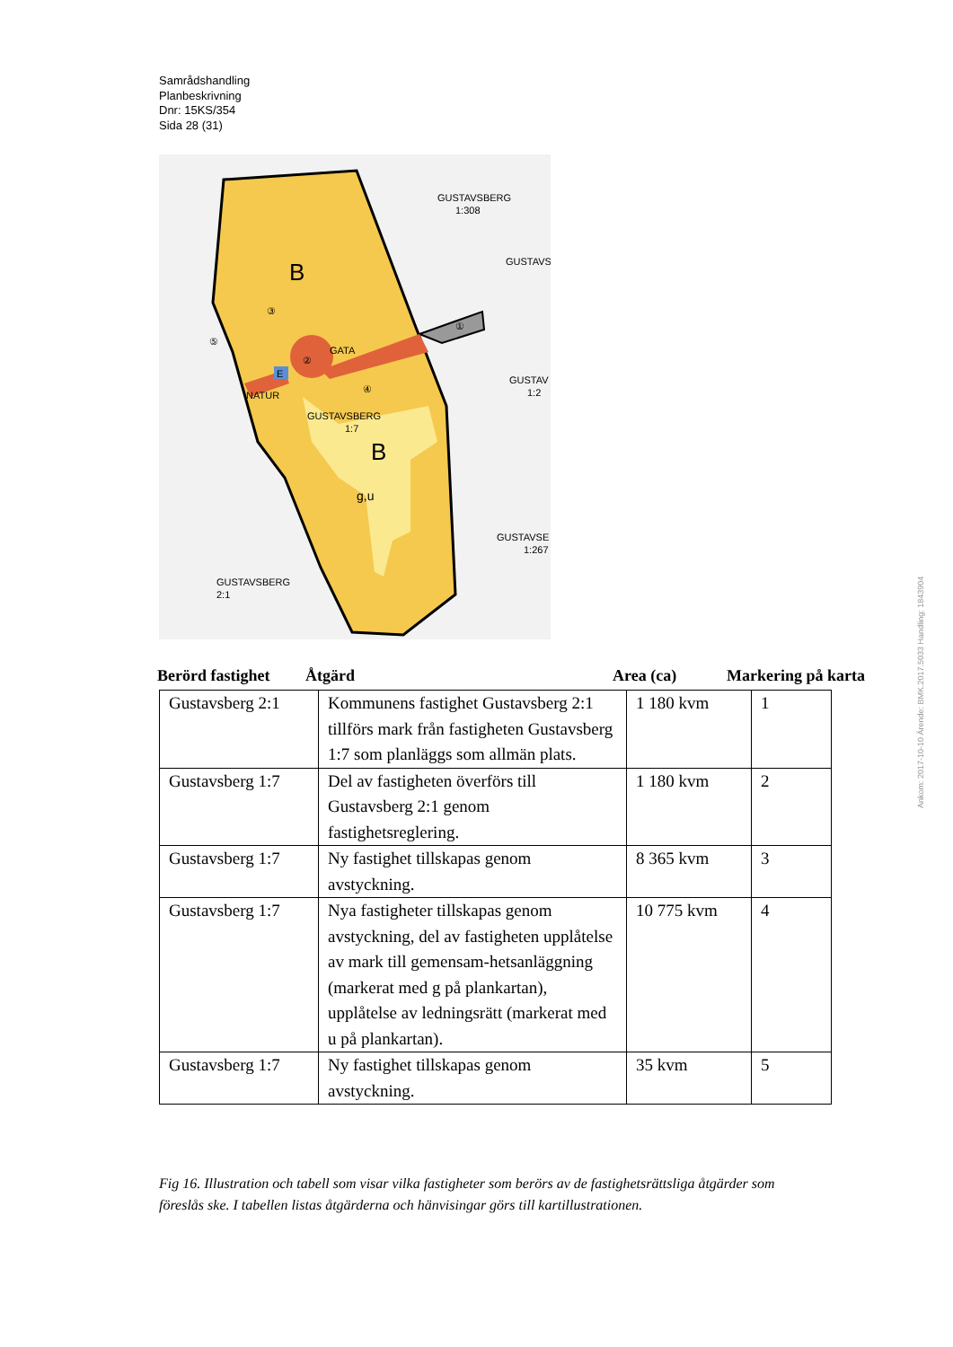Samrådshandling
Planbeskrivning
Dnr: 15KS/354
Sida 28 (31)
B
B
③
②
④
⑤
①
GATA
NATUR
E
GUSTAVSBERG
1:7
g,u
GUSTAVSBERG
1:308
GUSTAVSBERG
2:1
GUSTAVSE
1:267
GUSTAV
1:2
GUSTAVS
Berörd fastighet Åtgärd Area (ca) Markering på karta
| Gustavsberg 2:1 | Kommunens fastighet Gustavsberg 2:1 tillförs mark från fastigheten Gustavsberg 1:7 som planläggs som allmän plats. | 1 180 kvm | 1 |
| Gustavsberg 1:7 | Del av fastigheten överförs till Gustavsberg 2:1 genom fastighetsreglering. | 1 180 kvm | 2 |
| Gustavsberg 1:7 | Ny fastighet tillskapas genom avstyckning. | 8 365 kvm | 3 |
| Gustavsberg 1:7 | Nya fastigheter tillskapas genom avstyckning, del av fastigheten upplåtelse av mark till gemensam-hetsanläggning (markerat med g på plankartan), upplåtelse av ledningsrätt (markerat med u på plankartan). | 10 775 kvm | 4 |
| Gustavsberg 1:7 | Ny fastighet tillskapas genom avstyckning. | 35 kvm | 5 |
Fig 16. Illustration och tabell som visar vilka fastigheter som berörs av de fastighetsrättsliga åtgärder som föreslås ske. I tabellen listas åtgärderna och hänvisingar görs till kartillustrationen.
Ankom: 2017-10-10 Ärende: BMK.2017.5033 Handling: 1843904